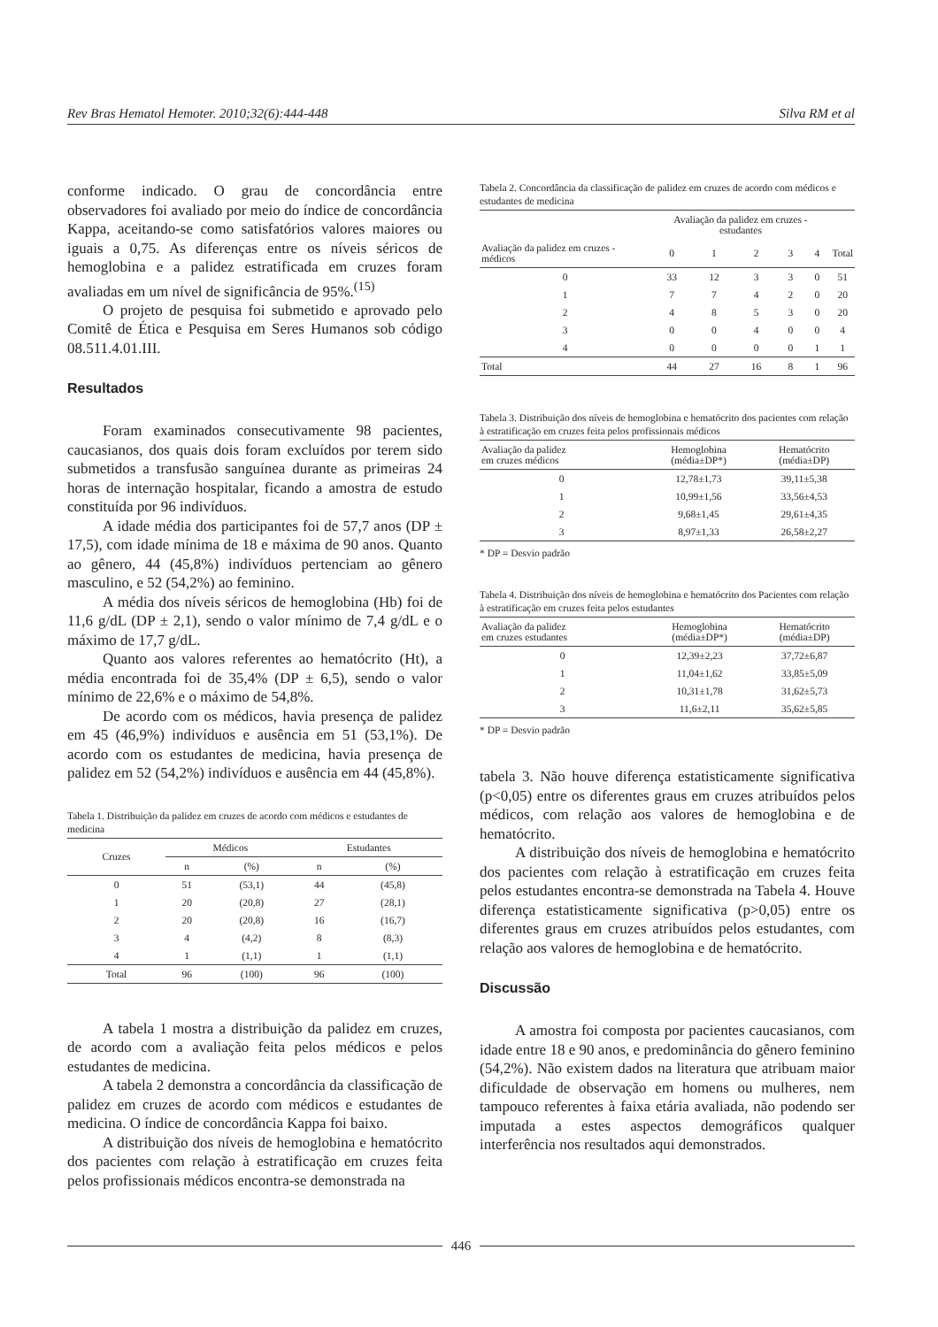Rev Bras Hematol Hemoter. 2010;32(6):444-448 Silva RM et al
conforme indicado. O grau de concordância entre observadores foi avaliado por meio do índice de concordância Kappa, aceitando-se como satisfatórios valores maiores ou iguais a 0,75. As diferenças entre os níveis séricos de hemoglobina e a palidez estratificada em cruzes foram avaliadas em um nível de significância de 95%.<sup>(15)</sup>
O projeto de pesquisa foi submetido e aprovado pelo Comitê de Ética e Pesquisa em Seres Humanos sob código 08.511.4.01.III.
Resultados
Foram examinados consecutivamente 98 pacientes, caucasianos, dos quais dois foram excluídos por terem sido submetidos a transfusão sanguínea durante as primeiras 24 horas de internação hospitalar, ficando a amostra de estudo constituída por 96 indivíduos.
A idade média dos participantes foi de 57,7 anos (DP ± 17,5), com idade mínima de 18 e máxima de 90 anos. Quanto ao gênero, 44 (45,8%) indivíduos pertenciam ao gênero masculino, e 52 (54,2%) ao feminino.
A média dos níveis séricos de hemoglobina (Hb) foi de 11,6 g/dL (DP ± 2,1), sendo o valor mínimo de 7,4 g/dL e o máximo de 17,7 g/dL.
Quanto aos valores referentes ao hematócrito (Ht), a média encontrada foi de 35,4% (DP ± 6,5), sendo o valor mínimo de 22,6% e o máximo de 54,8%.
De acordo com os médicos, havia presença de palidez em 45 (46,9%) indivíduos e ausência em 51 (53,1%). De acordo com os estudantes de medicina, havia presença de palidez em 52 (54,2%) indivíduos e ausência em 44 (45,8%).
Tabela 1. Distribuição da palidez em cruzes de acordo com médicos e estudantes de medicina
| Cruzes | Médicos | | Estudantes | |
| --- | --- | --- | --- | --- |
| | n | (%) | n | (%) |
| 0 | 51 | (53,1) | 44 | (45,8) |
| 1 | 20 | (20,8) | 27 | (28,1) |
| 2 | 20 | (20,8) | 16 | (16,7) |
| 3 | 4 | (4,2) | 8 | (8,3) |
| 4 | 1 | (1,1) | 1 | (1,1) |
| Total | 96 | (100) | 96 | (100) |
A tabela 1 mostra a distribuição da palidez em cruzes, de acordo com a avaliação feita pelos médicos e pelos estudantes de medicina.
A tabela 2 demonstra a concordância da classificação de palidez em cruzes de acordo com médicos e estudantes de medicina. O índice de concordância Kappa foi baixo.
A distribuição dos níveis de hemoglobina e hematócrito dos pacientes com relação à estratificação em cruzes feita pelos profissionais médicos encontra-se demonstrada na
Tabela 2. Concordância da classificação de palidez em cruzes de acordo com médicos e estudantes de medicina
| | Avaliação da palidez em cruzes - estudantes | | | | | |
| --- | --- | --- | --- | --- | --- | --- |
| Avaliação da palidez em cruzes - médicos | 0 | 1 | 2 | 3 | 4 | Total |
| 0 | 33 | 12 | 3 | 3 | 0 | 51 |
| 1 | 7 | 7 | 4 | 2 | 0 | 20 |
| 2 | 4 | 8 | 5 | 3 | 0 | 20 |
| 3 | 0 | 0 | 4 | 0 | 0 | 4 |
| 4 | 0 | 0 | 0 | 0 | 1 | 1 |
| Total | 44 | 27 | 16 | 8 | 1 | 96 |
Tabela 3. Distribuição dos níveis de hemoglobina e hematócrito dos pacientes com relação à estratificação em cruzes feita pelos profissionais médicos
| Avaliação da palidez em cruzes médicos | Hemoglobina (média±DP*) | Hematócrito (média±DP) |
| --- | --- | --- |
| 0 | 12,78±1,73 | 39,11±5,38 |
| 1 | 10,99±1,56 | 33,56±4,53 |
| 2 | 9,68±1,45 | 29,61±4,35 |
| 3 | 8,97±1,33 | 26,58±2,27 |
* DP = Desvio padrão
Tabela 4. Distribuição dos níveis de hemoglobina e hematócrito dos Pacientes com relação à estratificação em cruzes feita pelos estudantes
| Avaliação da palidez em cruzes estudantes | Hemoglobina (média±DP*) | Hematócrito (média±DP) |
| --- | --- | --- |
| 0 | 12,39±2,23 | 37,72±6,87 |
| 1 | 11,04±1,62 | 33,85±5,09 |
| 2 | 10,31±1,78 | 31,62±5,73 |
| 3 | 11,6±2,11 | 35,62±5,85 |
* DP = Desvio padrão
tabela 3. Não houve diferença estatisticamente significativa (p<0,05) entre os diferentes graus em cruzes atribuídos pelos médicos, com relação aos valores de hemoglobina e de hematócrito.
A distribuição dos níveis de hemoglobina e hematócrito dos pacientes com relação à estratificação em cruzes feita pelos estudantes encontra-se demonstrada na Tabela 4. Houve diferença estatisticamente significativa (p>0,05) entre os diferentes graus em cruzes atribuídos pelos estudantes, com relação aos valores de hemoglobina e de hematócrito.
Discussão
A amostra foi composta por pacientes caucasianos, com idade entre 18 e 90 anos, e predominância do gênero feminino (54,2%). Não existem dados na literatura que atribuam maior dificuldade de observação em homens ou mulheres, nem tampouco referentes à faixa etária avaliada, não podendo ser imputada a estes aspectos demográficos qualquer interferência nos resultados aqui demonstrados.
446